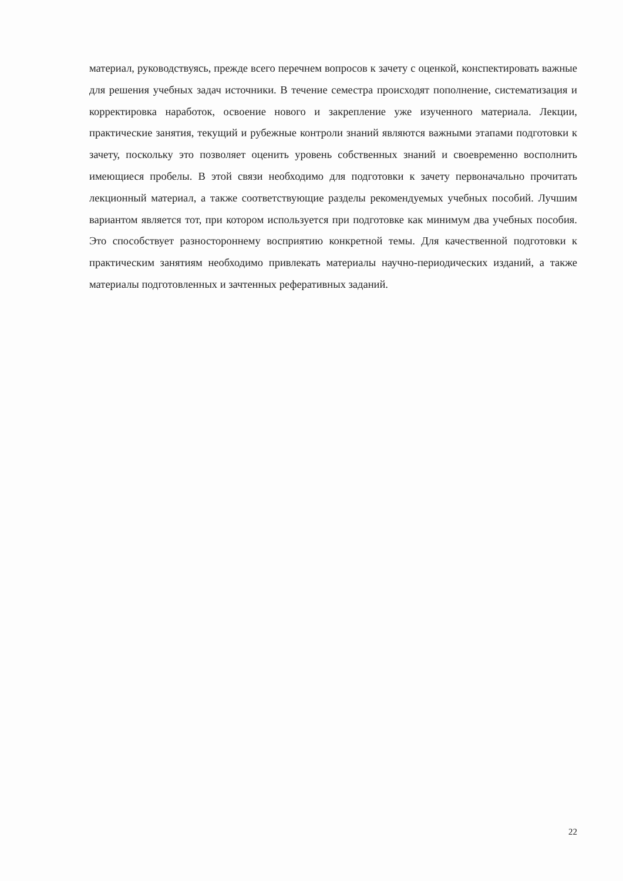материал, руководствуясь, прежде всего перечнем вопросов к зачету с оценкой, конспектировать важные для решения учебных задач источники. В течение семестра происходят пополнение, систематизация и корректировка наработок, освоение нового и закрепление уже изученного материала. Лекции, практические занятия, текущий и рубежные контроли знаний являются важными этапами подготовки к зачету, поскольку это позволяет оценить уровень собственных знаний и своевременно восполнить имеющиеся пробелы. В этой связи необходимо для подготовки к зачету первоначально прочитать лекционный материал, а также соответствующие разделы рекомендуемых учебных пособий. Лучшим вариантом является тот, при котором используется при подготовке как минимум два учебных пособия. Это способствует разностороннему восприятию конкретной темы. Для качественной подготовки к практическим занятиям необходимо привлекать материалы научно-периодических изданий, а также материалы подготовленных и зачтенных реферативных заданий.
22